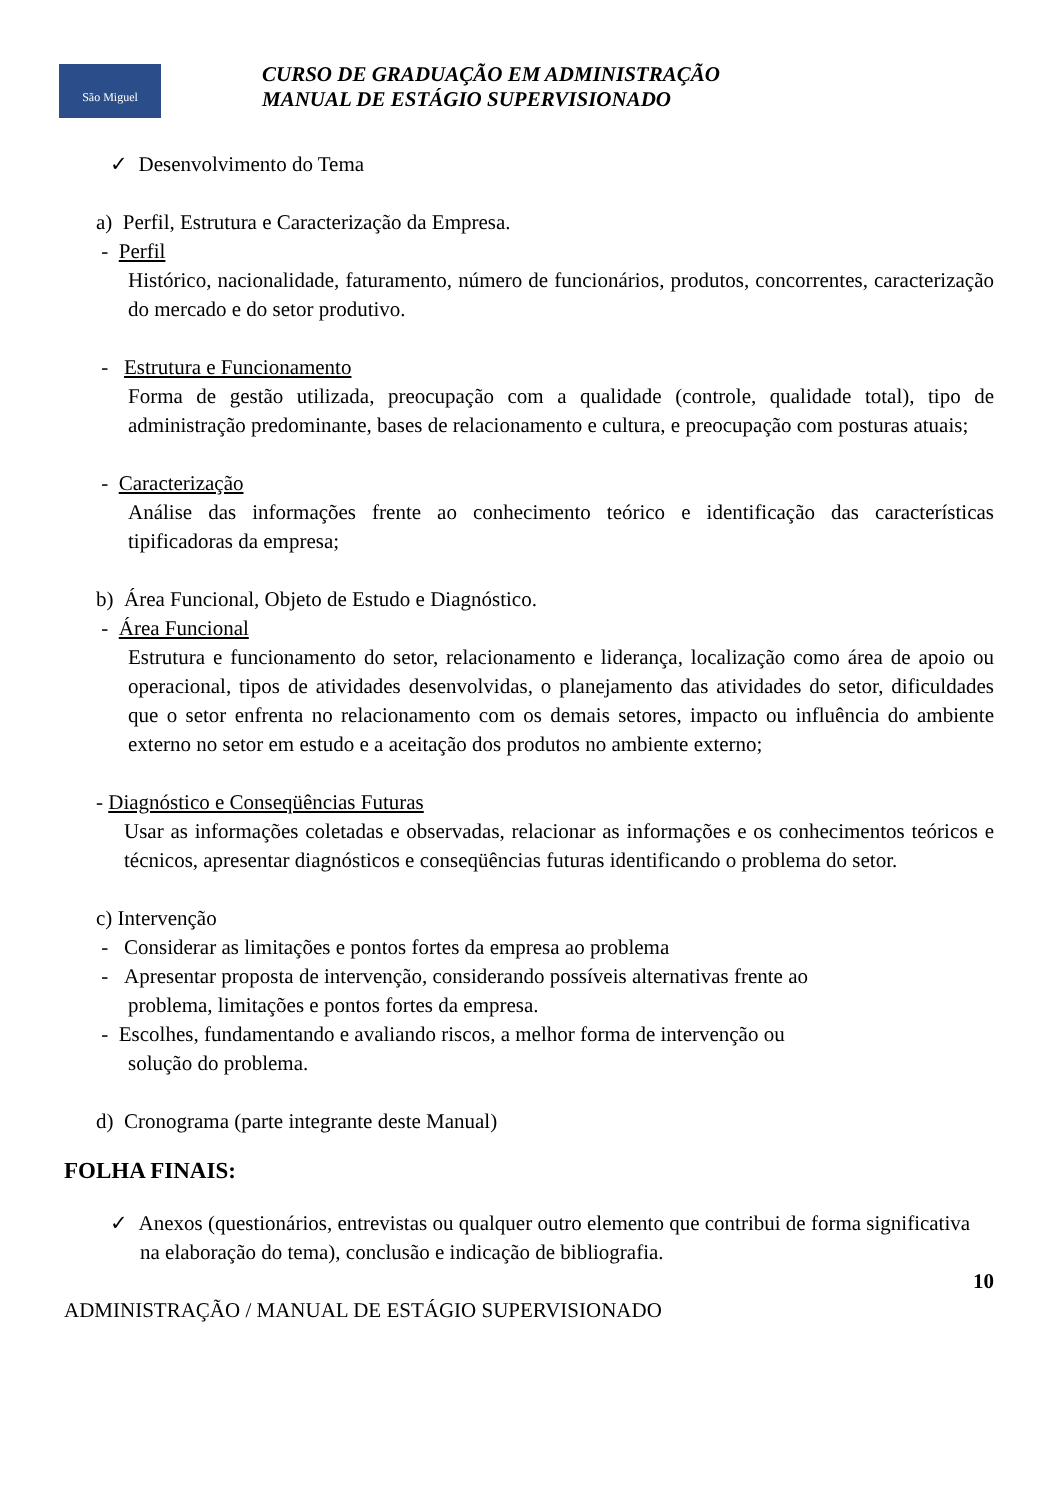São Miguel
CURSO DE GRADUAÇÃO EM ADMINISTRAÇÃO
MANUAL DE ESTÁGIO SUPERVISIONADO
✓ Desenvolvimento do Tema
a) Perfil, Estrutura e Caracterização da Empresa.
- Perfil
Histórico, nacionalidade, faturamento, número de funcionários, produtos, concorrentes, caracterização do mercado e do setor produtivo.
- Estrutura e Funcionamento
Forma de gestão utilizada, preocupação com a qualidade (controle, qualidade total), tipo de administração predominante, bases de relacionamento e cultura, e preocupação com posturas atuais;
- Caracterização
Análise das informações frente ao conhecimento teórico e identificação das características tipificadoras da empresa;
b) Área Funcional, Objeto de Estudo e Diagnóstico.
- Área Funcional
Estrutura e funcionamento do setor, relacionamento e liderança, localização como área de apoio ou operacional, tipos de atividades desenvolvidas, o planejamento das atividades do setor, dificuldades que o setor enfrenta no relacionamento com os demais setores, impacto ou influência do ambiente externo no setor em estudo e a aceitação dos produtos no ambiente externo;
- Diagnóstico e Conseqüências Futuras
Usar as informações coletadas e observadas, relacionar as informações e os conhecimentos teóricos e técnicos, apresentar diagnósticos e conseqüências futuras identificando o problema do setor.
c) Intervenção
- Considerar as limitações e pontos fortes da empresa ao problema
- Apresentar proposta de intervenção, considerando possíveis alternativas frente ao
problema, limitações e pontos fortes da empresa.
- Escolhes, fundamentando e avaliando riscos, a melhor forma de intervenção ou
solução do problema.
d) Cronograma (parte integrante deste Manual)
FOLHA FINAIS:
✓ Anexos (questionários, entrevistas ou qualquer outro elemento que contribui de forma significativa na elaboração do tema), conclusão e indicação de bibliografia.
10
ADMINISTRAÇÃO / MANUAL DE ESTÁGIO SUPERVISIONADO